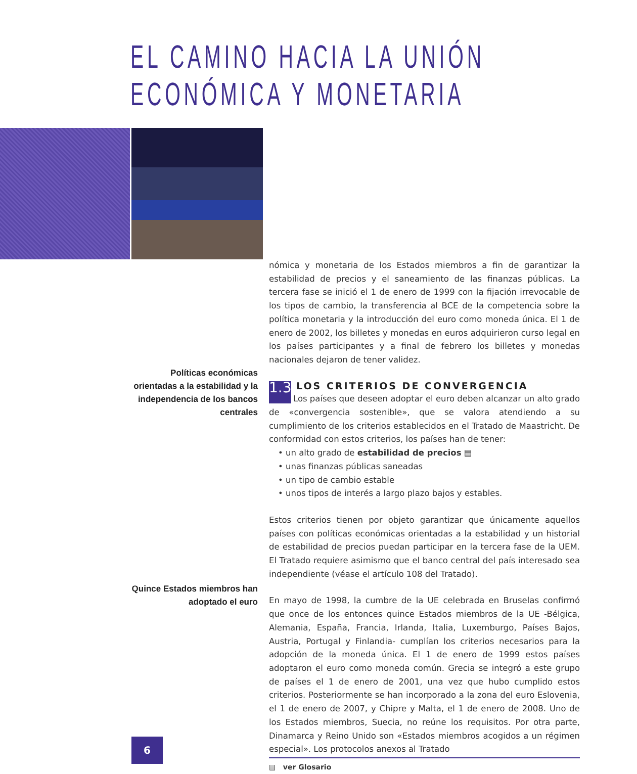EL CAMINO HACIA LA UNIÓN
ECONÓMICA Y MONETARIA
Políticas económicas orientadas a la estabilidad y la independencia de los bancos centrales
Quince Estados miembros han adoptado el euro
nómica y monetaria de los Estados miembros a fin de garantizar la estabilidad de precios y el saneamiento de las finanzas públicas. La tercera fase se inició el 1 de enero de 1999 con la fijación irrevocable de los tipos de cambio, la transferencia al BCE de la competencia sobre la política monetaria y la introducción del euro como moneda única. El 1 de enero de 2002, los billetes y monedas en euros adquirieron curso legal en los países participantes y a final de febrero los billetes y monedas nacionales dejaron de tener validez.
LOS CRITERIOS DE CONVERGENCIA
1.3 Los países que deseen adoptar el euro deben alcanzar un alto grado de «convergencia sostenible», que se valora atendiendo a su cumplimiento de los criterios establecidos en el Tratado de Maastricht. De conformidad con estos criterios, los países han de tener:
• un alto grado de estabilidad de precios ▤
• unas finanzas públicas saneadas
• un tipo de cambio estable
• unos tipos de interés a largo plazo bajos y estables.
Estos criterios tienen por objeto garantizar que únicamente aquellos países con políticas económicas orientadas a la estabilidad y un historial de estabilidad de precios puedan participar en la tercera fase de la UEM. El Tratado requiere asimismo que el banco central del país interesado sea independiente (véase el artículo 108 del Tratado).
En mayo de 1998, la cumbre de la UE celebrada en Bruselas confirmó que once de los entonces quince Estados miembros de la UE -Bélgica, Alemania, España, Francia, Irlanda, Italia, Luxemburgo, Países Bajos, Austria, Portugal y Finlandia- cumplían los criterios necesarios para la adopción de la moneda única. El 1 de enero de 1999 estos países adoptaron el euro como moneda común. Grecia se integró a este grupo de países el 1 de enero de 2001, una vez que hubo cumplido estos criterios. Posteriormente se han incorporado a la zona del euro Eslovenia, el 1 de enero de 2007, y Chipre y Malta, el 1 de enero de 2008. Uno de los Estados miembros, Suecia, no reúne los requisitos. Por otra parte, Dinamarca y Reino Unido son «Estados miembros acogidos a un régimen especial». Los protocolos anexos al Tratado
▤ ver Glosario
6